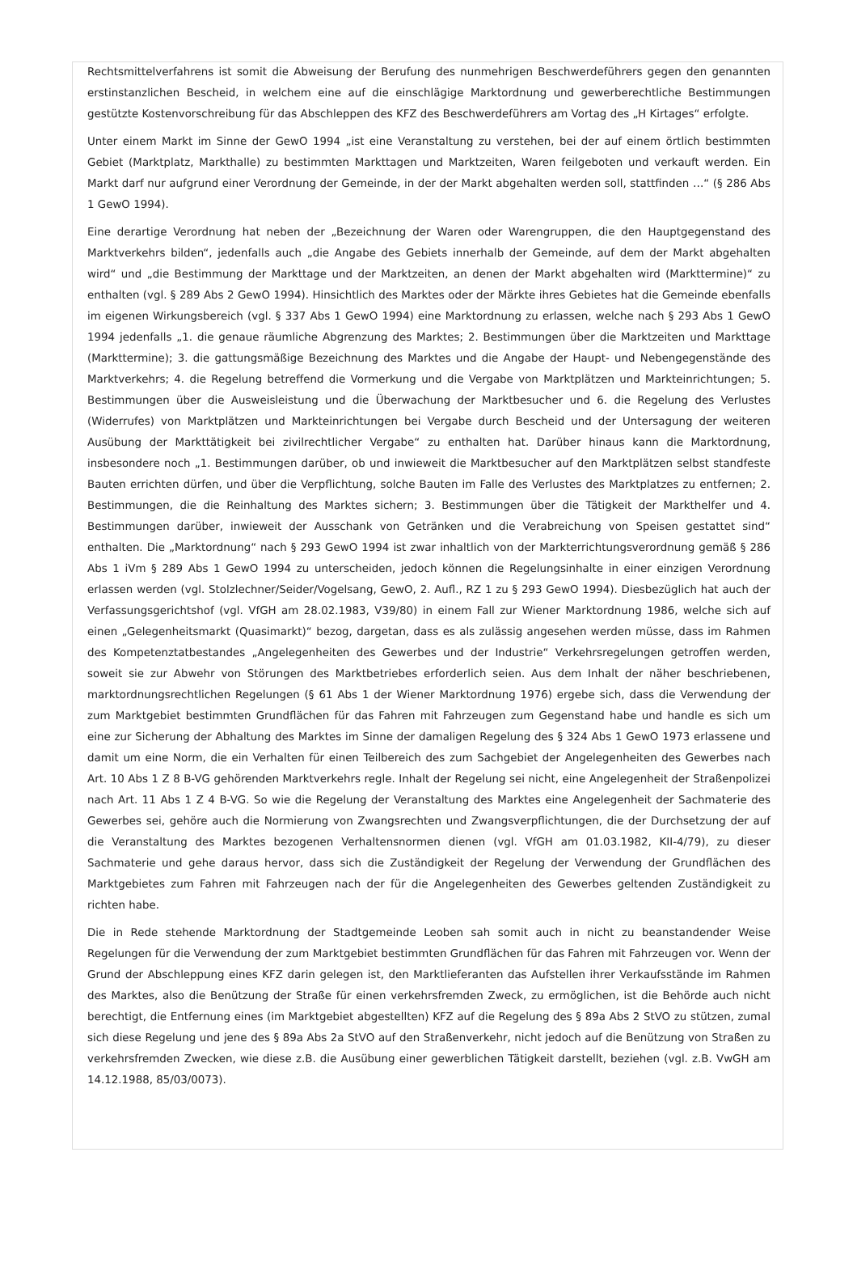Rechtsmittelverfahrens ist somit die Abweisung der Berufung des nunmehrigen Beschwerdeführers gegen den genannten erstinstanzlichen Bescheid, in welchem eine auf die einschlägige Marktordnung und gewerberechtliche Bestimmungen gestützte Kostenvorschreibung für das Abschleppen des KFZ des Beschwerdeführers am Vortag des „H Kirtages“ erfolgte.
Unter einem Markt im Sinne der GewO 1994 „ist eine Veranstaltung zu verstehen, bei der auf einem örtlich bestimmten Gebiet (Marktplatz, Markthalle) zu bestimmten Markttagen und Marktzeiten, Waren feilgeboten und verkauft werden. Ein Markt darf nur aufgrund einer Verordnung der Gemeinde, in der der Markt abgehalten werden soll, stattfinden …“ (§ 286 Abs 1 GewO 1994).
Eine derartige Verordnung hat neben der „Bezeichnung der Waren oder Warengruppen, die den Hauptgegenstand des Marktverkehrs bilden“, jedenfalls auch „die Angabe des Gebiets innerhalb der Gemeinde, auf dem der Markt abgehalten wird“ und „die Bestimmung der Markttage und der Marktzeiten, an denen der Markt abgehalten wird (Markttermine)“ zu enthalten (vgl. § 289 Abs 2 GewO 1994). Hinsichtlich des Marktes oder der Märkte ihres Gebietes hat die Gemeinde ebenfalls im eigenen Wirkungsbereich (vgl. § 337 Abs 1 GewO 1994) eine Marktordnung zu erlassen, welche nach § 293 Abs 1 GewO 1994 jedenfalls „1. die genaue räumliche Abgrenzung des Marktes; 2. Bestimmungen über die Marktzeiten und Markttage (Markttermine); 3. die gattungsmäßige Bezeichnung des Marktes und die Angabe der Haupt- und Nebengegenstände des Marktverkehrs; 4. die Regelung betreffend die Vormerkung und die Vergabe von Marktplätzen und Markteinrichtungen; 5. Bestimmungen über die Ausweisleistung und die Überwachung der Marktbesucher und 6. die Regelung des Verlustes (Widerrufes) von Marktplätzen und Markteinrichtungen bei Vergabe durch Bescheid und der Untersagung der weiteren Ausübung der Markttätigkeit bei zivilrechtlicher Vergabe“ zu enthalten hat. Darüber hinaus kann die Marktordnung, insbesondere noch „1. Bestimmungen darüber, ob und inwieweit die Marktbesucher auf den Marktplätzen selbst standfeste Bauten errichten dürfen, und über die Verpflichtung, solche Bauten im Falle des Verlustes des Marktplatzes zu entfernen; 2. Bestimmungen, die die Reinhaltung des Marktes sichern; 3. Bestimmungen über die Tätigkeit der Markthelfer und 4. Bestimmungen darüber, inwieweit der Ausschank von Getränken und die Verabreichung von Speisen gestattet sind“ enthalten. Die „Marktordnung“ nach § 293 GewO 1994 ist zwar inhaltlich von der Markterrichtungsverordnung gemäß § 286 Abs 1 iVm § 289 Abs 1 GewO 1994 zu unterscheiden, jedoch können die Regelungsinhalte in einer einzigen Verordnung erlassen werden (vgl. Stolzlechner/Seider/Vogelsang, GewO, 2. Aufl., RZ 1 zu § 293 GewO 1994). Diesbezüglich hat auch der Verfassungsgerichtshof (vgl. VfGH am 28.02.1983, V39/80) in einem Fall zur Wiener Marktordnung 1986, welche sich auf einen „Gelegenheitsmarkt (Quasimarkt)“ bezog, dargetan, dass es als zulässig angesehen werden müsse, dass im Rahmen des Kompetenztatbestandes „Angelegenheiten des Gewerbes und der Industrie“ Verkehrsregelungen getroffen werden, soweit sie zur Abwehr von Störungen des Marktbetriebes erforderlich seien. Aus dem Inhalt der näher beschriebenen, marktordnungsrechtlichen Regelungen (§ 61 Abs 1 der Wiener Marktordnung 1976) ergebe sich, dass die Verwendung der zum Marktgebiet bestimmten Grundflächen für das Fahren mit Fahrzeugen zum Gegenstand habe und handle es sich um eine zur Sicherung der Abhaltung des Marktes im Sinne der damaligen Regelung des § 324 Abs 1 GewO 1973 erlassene und damit um eine Norm, die ein Verhalten für einen Teilbereich des zum Sachgebiet der Angelegenheiten des Gewerbes nach Art. 10 Abs 1 Z 8 B-VG gehörenden Marktverkehrs regle. Inhalt der Regelung sei nicht, eine Angelegenheit der Straßenpolizei nach Art. 11 Abs 1 Z 4 B-VG. So wie die Regelung der Veranstaltung des Marktes eine Angelegenheit der Sachmaterie des Gewerbes sei, gehöre auch die Normierung von Zwangsrechten und Zwangsverpflichtungen, die der Durchsetzung der auf die Veranstaltung des Marktes bezogenen Verhaltensnormen dienen (vgl. VfGH am 01.03.1982, KII-4/79), zu dieser Sachmaterie und gehe daraus hervor, dass sich die Zuständigkeit der Regelung der Verwendung der Grundflächen des Marktgebietes zum Fahren mit Fahrzeugen nach der für die Angelegenheiten des Gewerbes geltenden Zuständigkeit zu richten habe.
Die in Rede stehende Marktordnung der Stadtgemeinde Leoben sah somit auch in nicht zu beanstandender Weise Regelungen für die Verwendung der zum Marktgebiet bestimmten Grundflächen für das Fahren mit Fahrzeugen vor. Wenn der Grund der Abschleppung eines KFZ darin gelegen ist, den Marktlieferanten das Aufstellen ihrer Verkaufsstände im Rahmen des Marktes, also die Benützung der Straße für einen verkehrsfremden Zweck, zu ermöglichen, ist die Behörde auch nicht berechtigt, die Entfernung eines (im Marktgebiet abgestellten) KFZ auf die Regelung des § 89a Abs 2 StVO zu stützen, zumal sich diese Regelung und jene des § 89a Abs 2a StVO auf den Straßenverkehr, nicht jedoch auf die Benützung von Straßen zu verkehrsfremden Zwecken, wie diese z.B. die Ausübung einer gewerblichen Tätigkeit darstellt, beziehen (vgl. z.B. VwGH am 14.12.1988, 85/03/0073).